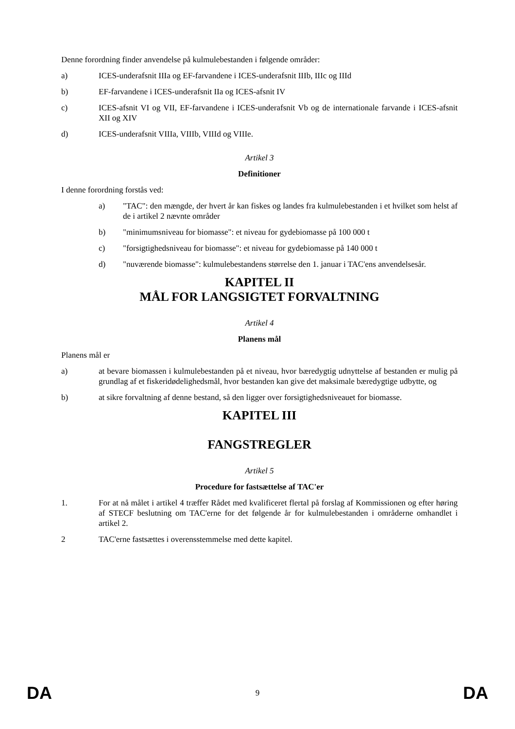Denne forordning finder anvendelse på kulmulebestanden i følgende områder:
a) ICES-underafsnit IIIa og EF-farvandene i ICES-underafsnit IIIb, IIIc og IIId
b) EF-farvandene i ICES-underafsnit IIa og ICES-afsnit IV
c) ICES-afsnit VI og VII, EF-farvandene i ICES-underafsnit Vb og de internationale farvande i ICES-afsnit XII og XIV
d) ICES-underafsnit VIIIa, VIIIb, VIIId og VIIIe.
Artikel 3
Definitioner
I denne forordning forstås ved:
a) "TAC": den mængde, der hvert år kan fiskes og landes fra kulmulebestanden i et hvilket som helst af de i artikel 2 nævnte områder
b) "minimumsniveau for biomasse": et niveau for gydebiomasse på 100 000 t
c) "forsigtighedsniveau for biomasse": et niveau for gydebiomasse på 140 000 t
d) "nuværende biomasse": kulmulebestandens størrelse den 1. januar i TAC'ens anvendelsesår.
KAPITEL II
MÅL FOR LANGSIGTET FORVALTNING
Artikel 4
Planens mål
Planens mål er
a) at bevare biomassen i kulmulebestanden på et niveau, hvor bæredygtig udnyttelse af bestanden er mulig på grundlag af et fiskeridødelighedsmål, hvor bestanden kan give det maksimale bæredygtige udbytte, og
b) at sikre forvaltning af denne bestand, så den ligger over forsigtighedsniveauet for biomasse.
KAPITEL III
FANGSTREGLER
Artikel 5
Procedure for fastsættelse af TAC'er
1. For at nå målet i artikel 4 træffer Rådet med kvalificeret flertal på forslag af Kommissionen og efter høring af STECF beslutning om TAC'erne for det følgende år for kulmulebestanden i områderne omhandlet i artikel 2.
2 TAC'erne fastsættes i overensstemmelse med dette kapitel.
DA 9 DA